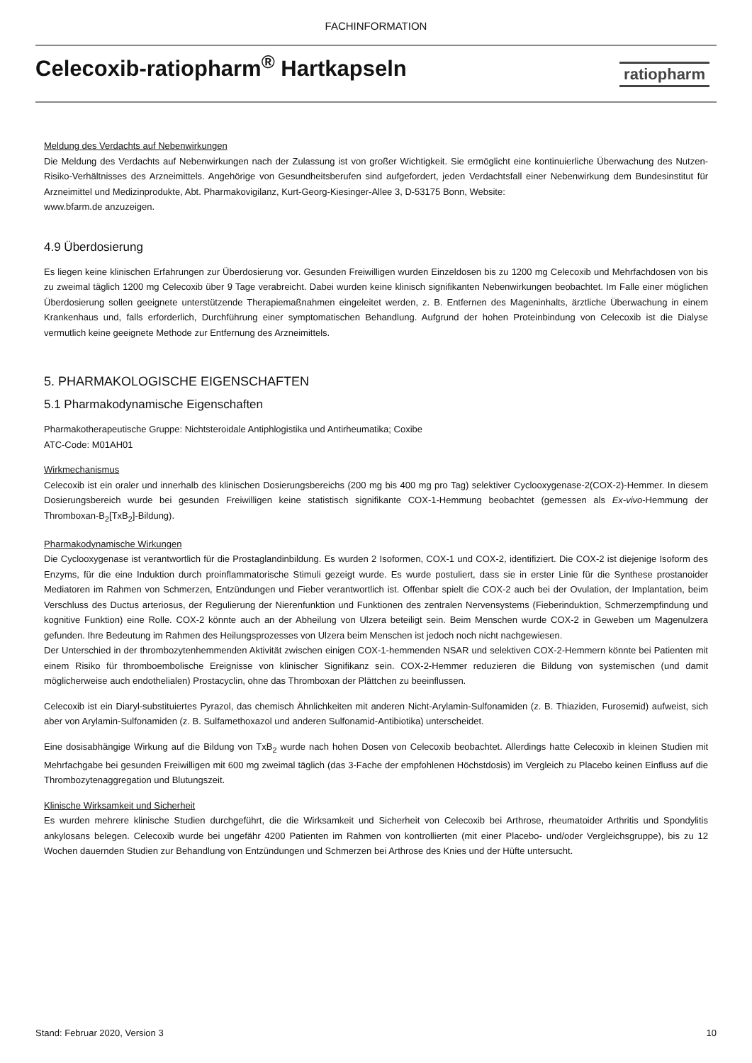FACHINFORMATION
Celecoxib-ratiopharm<sup>®</sup> Hartkapseln
ratiopharm
Meldung des Verdachts auf Nebenwirkungen
Die Meldung des Verdachts auf Nebenwirkungen nach der Zulassung ist von großer Wichtigkeit. Sie ermöglicht eine kontinuierliche Überwachung des Nutzen-Risiko-Verhältnisses des Arzneimittels. Angehörige von Gesundheitsberufen sind aufgefordert, jeden Verdachtsfall einer Nebenwirkung dem Bundesinstitut für Arzneimittel und Medizinprodukte, Abt. Pharmakovigilanz, Kurt-Georg-Kiesinger-Allee 3, D-53175 Bonn, Website:
www.bfarm.de anzuzeigen.
4.9 Überdosierung
Es liegen keine klinischen Erfahrungen zur Überdosierung vor. Gesunden Freiwilligen wurden Einzeldosen bis zu 1200 mg Celecoxib und Mehrfachdosen von bis zu zweimal täglich 1200 mg Celecoxib über 9 Tage verabreicht. Dabei wurden keine klinisch signifikanten Nebenwirkungen beobachtet. Im Falle einer möglichen Überdosierung sollen geeignete unterstützende Therapiemaßnahmen eingeleitet werden, z. B. Entfernen des Mageninhalts, ärztliche Überwachung in einem Krankenhaus und, falls erforderlich, Durchführung einer symptomatischen Behandlung. Aufgrund der hohen Proteinbindung von Celecoxib ist die Dialyse vermutlich keine geeignete Methode zur Entfernung des Arzneimittels.
5. PHARMAKOLOGISCHE EIGENSCHAFTEN
5.1 Pharmakodynamische Eigenschaften
Pharmakotherapeutische Gruppe: Nichtsteroidale Antiphlogistika und Antirheumatika; Coxibe
ATC-Code: M01AH01
Wirkmechanismus
Celecoxib ist ein oraler und innerhalb des klinischen Dosierungsbereichs (200 mg bis 400 mg pro Tag) selektiver Cyclooxygenase-2(COX-2)-Hemmer. In diesem Dosierungsbereich wurde bei gesunden Freiwilligen keine statistisch signifikante COX-1-Hemmung beobachtet (gemessen als Ex-vivo-Hemmung der Thromboxan-B<sub>2</sub>[TxB<sub>2</sub>]-Bildung).
Pharmakodynamische Wirkungen
Die Cyclooxygenase ist verantwortlich für die Prostaglandinbildung. Es wurden 2 Isoformen, COX-1 und COX-2, identifiziert. Die COX-2 ist diejenige Isoform des Enzyms, für die eine Induktion durch proinflammatorische Stimuli gezeigt wurde. Es wurde postuliert, dass sie in erster Linie für die Synthese prostanoider Mediatoren im Rahmen von Schmerzen, Entzündungen und Fieber verantwortlich ist. Offenbar spielt die COX-2 auch bei der Ovulation, der Implantation, beim Verschluss des Ductus arteriosus, der Regulierung der Nierenfunktion und Funktionen des zentralen Nervensystems (Fieberinduktion, Schmerzempfindung und kognitive Funktion) eine Rolle. COX-2 könnte auch an der Abheilung von Ulzera beteiligt sein. Beim Menschen wurde COX-2 in Geweben um Magenulzera gefunden. Ihre Bedeutung im Rahmen des Heilungsprozesses von Ulzera beim Menschen ist jedoch noch nicht nachgewiesen.
Der Unterschied in der thrombozytenhemmenden Aktivität zwischen einigen COX-1-hemmenden NSAR und selektiven COX-2-Hemmern könnte bei Patienten mit einem Risiko für thromboembolische Ereignisse von klinischer Signifikanz sein. COX-2-Hemmer reduzieren die Bildung von systemischen (und damit möglicherweise auch endothelialen) Prostacyclin, ohne das Thromboxan der Plättchen zu beeinflussen.
Celecoxib ist ein Diaryl-substituiertes Pyrazol, das chemisch Ähnlichkeiten mit anderen Nicht-Arylamin-Sulfonamiden (z. B. Thiaziden, Furosemid) aufweist, sich aber von Arylamin-Sulfonamiden (z. B. Sulfamethoxazol und anderen Sulfonamid-Antibiotika) unterscheidet.
Eine dosisabhängige Wirkung auf die Bildung von TxB<sub>2</sub> wurde nach hohen Dosen von Celecoxib beobachtet. Allerdings hatte Celecoxib in kleinen Studien mit Mehrfachgabe bei gesunden Freiwilligen mit 600 mg zweimal täglich (das 3-Fache der empfohlenen Höchstdosis) im Vergleich zu Placebo keinen Einfluss auf die Thrombozytenaggregation und Blutungszeit.
Klinische Wirksamkeit und Sicherheit
Es wurden mehrere klinische Studien durchgeführt, die die Wirksamkeit und Sicherheit von Celecoxib bei Arthrose, rheumatoider Arthritis und Spondylitis ankylosans belegen. Celecoxib wurde bei ungefähr 4200 Patienten im Rahmen von kontrollierten (mit einer Placebo- und/oder Vergleichsgruppe), bis zu 12 Wochen dauernden Studien zur Behandlung von Entzündungen und Schmerzen bei Arthrose des Knies und der Hüfte untersucht.
Stand: Februar 2020, Version 3 10